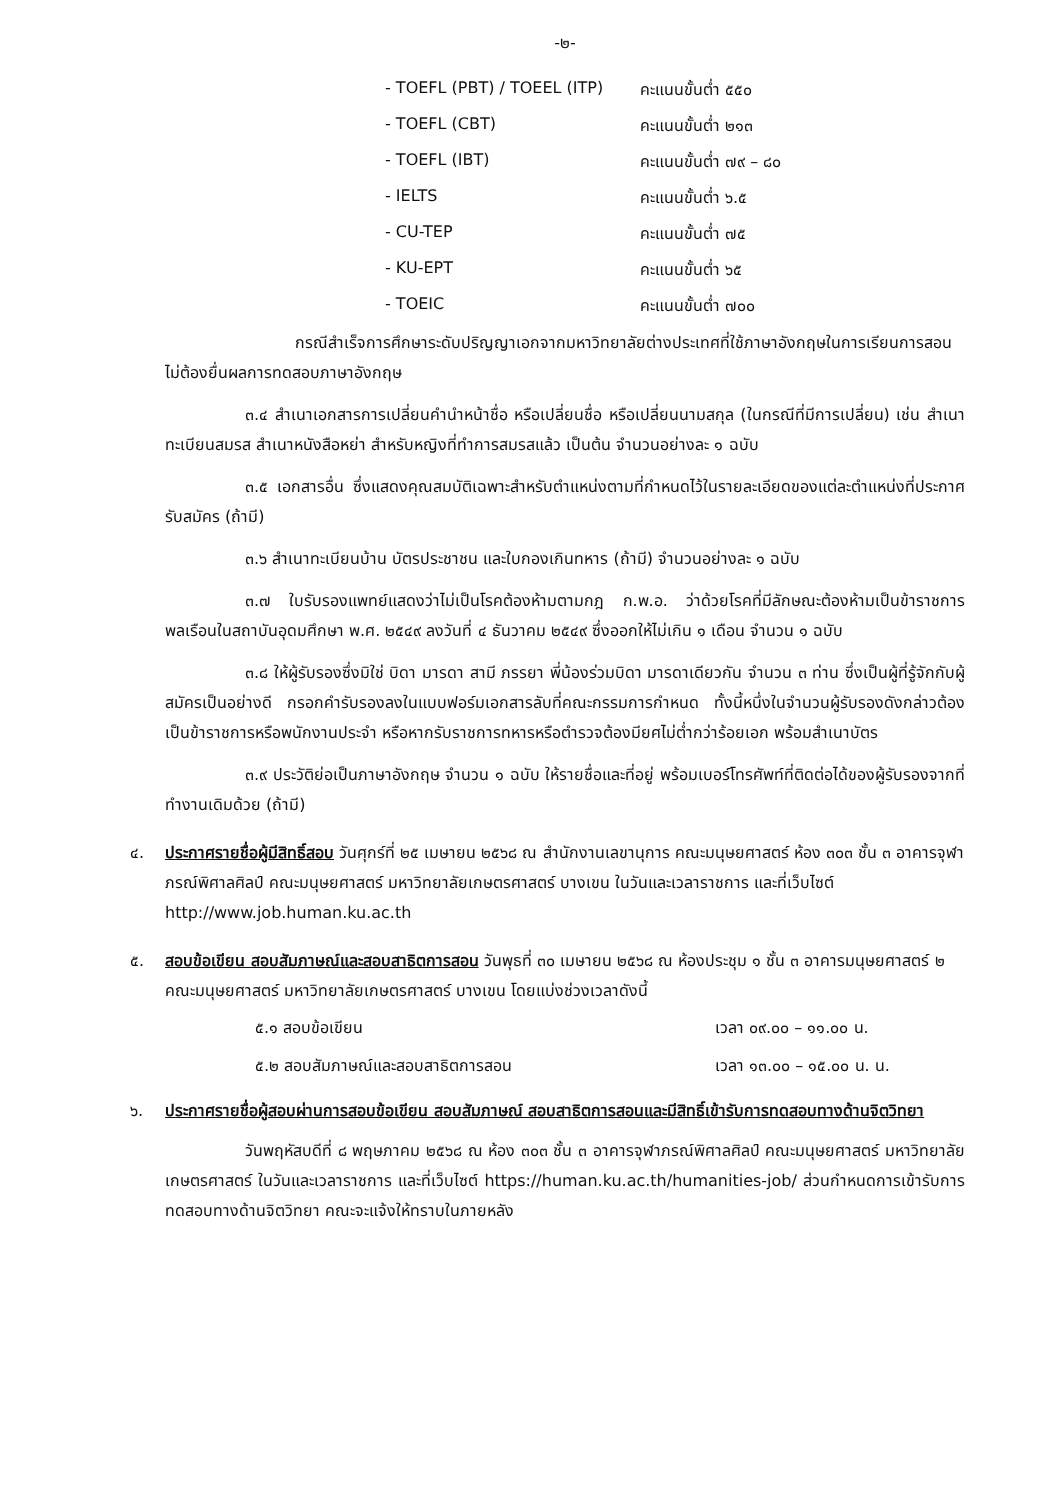-๒-
- TOEFL (PBT) / TOEEL (ITP) คะแนนขั้นต่ำ ๕๕๐ - TOEFL (CBT) คะแนนขั้นต่ำ ๒๑๓ - TOEFL (IBT) คะแนนขั้นต่ำ ๗๙ – ๘๐ - IELTS คะแนนขั้นต่ำ ๖.๕ - CU-TEP คะแนนขั้นต่ำ ๗๕ - KU-EPT คะแนนขั้นต่ำ ๖๕ - TOEIC คะแนนขั้นต่ำ ๗๐๐
กรณีสำเร็จการศึกษาระดับปริญญาเอกจากมหาวิทยาลัยต่างประเทศที่ใช้ภาษาอังกฤษในการเรียนการสอนไม่ต้องยื่นผลการทดสอบภาษาอังกฤษ
๓.๔ สำเนาเอกสารการเปลี่ยนคำนำหน้าชื่อ หรือเปลี่ยนชื่อ หรือเปลี่ยนนามสกุล (ในกรณีที่มีการเปลี่ยน) เช่น สำเนาทะเบียนสมรส สำเนาหนังสือหย่า สำหรับหญิงที่ทำการสมรสแล้ว เป็นต้น จำนวนอย่างละ ๑ ฉบับ
๓.๕ เอกสารอื่น ซึ่งแสดงคุณสมบัติเฉพาะสำหรับตำแหน่งตามที่กำหนดไว้ในรายละเอียดของแต่ละตำแหน่งที่ประกาศรับสมัคร (ถ้ามี)
๓.๖ สำเนาทะเบียนบ้าน บัตรประชาชน และใบกองเกินทหาร (ถ้ามี) จำนวนอย่างละ ๑ ฉบับ
๓.๗ ใบรับรองแพทย์แสดงว่าไม่เป็นโรคต้องห้ามตามกฎ ก.พ.อ. ว่าด้วยโรคที่มีลักษณะต้องห้ามเป็นข้าราชการพลเรือนในสถาบันอุดมศึกษา พ.ศ. ๒๕๔๙ ลงวันที่ ๔ ธันวาคม ๒๕๔๙ ซึ่งออกให้ไม่เกิน ๑ เดือน จำนวน ๑ ฉบับ
๓.๘ ให้ผู้รับรองซึ่งมิใช่ บิดา มารดา สามี ภรรยา พี่น้องร่วมบิดา มารดาเดียวกัน จำนวน ๓ ท่าน ซึ่งเป็นผู้ที่รู้จักกับผู้สมัครเป็นอย่างดี กรอกคำรับรองลงในแบบฟอร์มเอกสารลับที่คณะกรรมการกำหนด ทั้งนี้หนึ่งในจำนวนผู้รับรองดังกล่าวต้องเป็นข้าราชการหรือพนักงานประจำ หรือหากรับราชการทหารหรือตำรวจต้องมียศไม่ต่ำกว่าร้อยเอก พร้อมสำเนาบัตร
๓.๙ ประวัติย่อเป็นภาษาอังกฤษ จำนวน ๑ ฉบับ ให้รายชื่อและที่อยู่ พร้อมเบอร์โทรศัพท์ที่ติดต่อได้ของผู้รับรองจากที่ทำงานเดิมด้วย (ถ้ามี)
๔. ประกาศรายชื่อผู้มีสิทธิ์สอบ วันศุกร์ที่ ๒๕ เมษายน ๒๕๖๘ ณ สำนักงานเลขานุการ คณะมนุษยศาสตร์ ห้อง ๓๐๓ ชั้น ๓ อาคารจุฬาภรณ์พิศาลศิลป์ คณะมนุษยศาสตร์ มหาวิทยาลัยเกษตรศาสตร์ บางเขน ในวันและเวลาราชการ และที่เว็บไซต์ http://www.job.human.ku.ac.th
๕. สอบข้อเขียน สอบสัมภาษณ์และสอบสาธิตการสอน วันพุธที่ ๓๐ เมษายน ๒๕๖๘ ณ ห้องประชุม ๑ ชั้น ๓ อาคารมนุษยศาสตร์ ๒ คณะมนุษยศาสตร์ มหาวิทยาลัยเกษตรศาสตร์ บางเขน โดยแบ่งช่วงเวลาดังนี้
๕.๑ สอบข้อเขียน เวลา ๐๙.๐๐ – ๑๑.๐๐ น.
๕.๒ สอบสัมภาษณ์และสอบสาธิตการสอน เวลา ๑๓.๐๐ – ๑๕.๐๐ น. น.
๖. ประกาศรายชื่อผู้สอบผ่านการสอบข้อเขียน สอบสัมภาษณ์ สอบสาธิตการสอนและมีสิทธิ์เข้ารับการทดสอบทางด้านจิตวิทยา
วันพฤหัสบดีที่ ๘ พฤษภาคม ๒๕๖๘ ณ ห้อง ๓๐๓ ชั้น ๓ อาคารจุฬาภรณ์พิศาลศิลป์ คณะมนุษยศาสตร์ มหาวิทยาลัยเกษตรศาสตร์ ในวันและเวลาราชการ และที่เว็บไซต์ https://human.ku.ac.th/humanities-job/ ส่วนกำหนดการเข้ารับการทดสอบทางด้านจิตวิทยา คณะจะแจ้งให้ทราบในภายหลัง